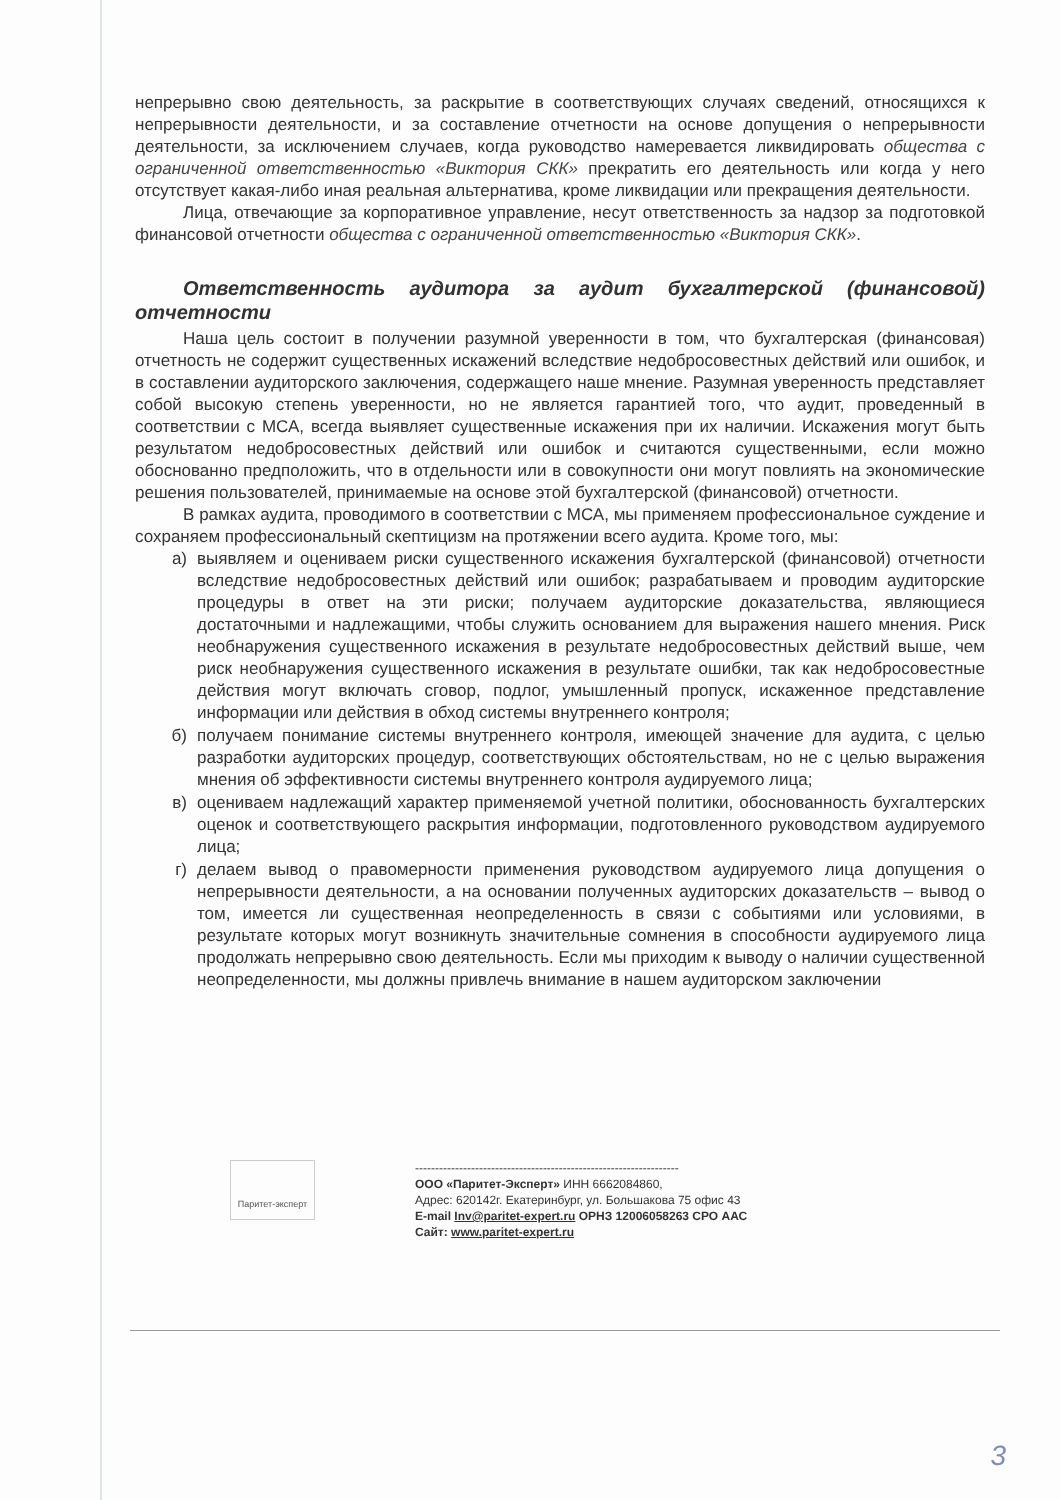непрерывно свою деятельность, за раскрытие в соответствующих случаях сведений, относящихся к непрерывности деятельности, и за составление отчетности на основе допущения о непрерывности деятельности, за исключением случаев, когда руководство намеревается ликвидировать общества с ограниченной ответственностью «Виктория СКК» прекратить его деятельность или когда у него отсутствует какая-либо иная реальная альтернатива, кроме ликвидации или прекращения деятельности.
Лица, отвечающие за корпоративное управление, несут ответственность за надзор за подготовкой финансовой отчетности общества с ограниченной ответственностью «Виктория СКК».
Ответственность аудитора за аудит бухгалтерской (финансовой) отчетности
Наша цель состоит в получении разумной уверенности в том, что бухгалтерская (финансовая) отчетность не содержит существенных искажений вследствие недобросовестных действий или ошибок, и в составлении аудиторского заключения, содержащего наше мнение. Разумная уверенность представляет собой высокую степень уверенности, но не является гарантией того, что аудит, проведенный в соответствии с МСА, всегда выявляет существенные искажения при их наличии. Искажения могут быть результатом недобросовестных действий или ошибок и считаются существенными, если можно обоснованно предположить, что в отдельности или в совокупности они могут повлиять на экономические решения пользователей, принимаемые на основе этой бухгалтерской (финансовой) отчетности.
В рамках аудита, проводимого в соответствии с МСА, мы применяем профессиональное суждение и сохраняем профессиональный скептицизм на протяжении всего аудита. Кроме того, мы:
а) выявляем и оцениваем риски существенного искажения бухгалтерской (финансовой) отчетности вследствие недобросовестных действий или ошибок; разрабатываем и проводим аудиторские процедуры в ответ на эти риски; получаем аудиторские доказательства, являющиеся достаточными и надлежащими, чтобы служить основанием для выражения нашего мнения. Риск необнаружения существенного искажения в результате недобросовестных действий выше, чем риск необнаружения существенного искажения в результате ошибки, так как недобросовестные действия могут включать сговор, подлог, умышленный пропуск, искаженное представление информации или действия в обход системы внутреннего контроля;
б) получаем понимание системы внутреннего контроля, имеющей значение для аудита, с целью разработки аудиторских процедур, соответствующих обстоятельствам, но не с целью выражения мнения об эффективности системы внутреннего контроля аудируемого лица;
в) оцениваем надлежащий характер применяемой учетной политики, обоснованность бухгалтерских оценок и соответствующего раскрытия информации, подготовленного руководством аудируемого лица;
г) делаем вывод о правомерности применения руководством аудируемого лица допущения о непрерывности деятельности, а на основании полученных аудиторских доказательств – вывод о том, имеется ли существенная неопределенность в связи с событиями или условиями, в результате которых могут возникнуть значительные сомнения в способности аудируемого лица продолжать непрерывно свою деятельность. Если мы приходим к выводу о наличии существенной неопределенности, мы должны привлечь внимание в нашем аудиторском заключении
Паритет-эксперт
------------------------------------------------------------------
ООО «Паритет-Эксперт» ИНН 6662084860,
Адрес: 620142г. Екатеринбург, ул. Большакова 75 офис 43
E-mail Inv@paritet-expert.ru ОРНЗ 12006058263 СРО ААС
Сайт: www.paritet-expert.ru
3